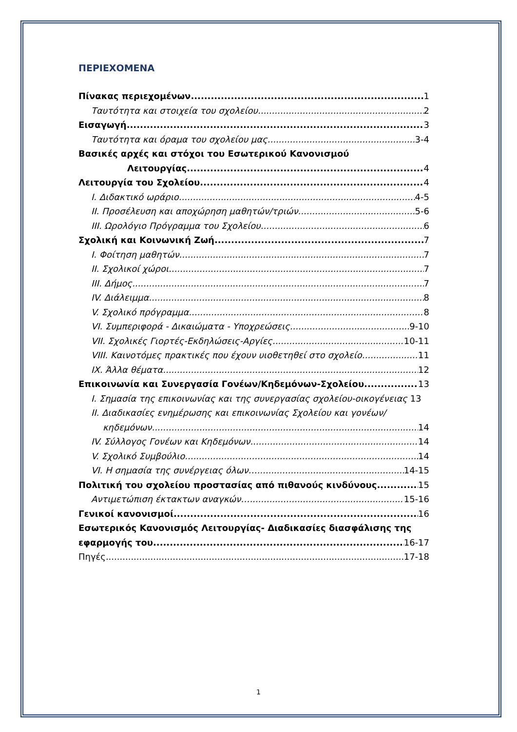ΠΕΡΙΕΧΟΜΕΝΑ
Πίνακας περιεχομένων 1
Ταυτότητα και στοιχεία του σχολείου 2
Εισαγωγή 3
Ταυτότητα και όραμα του σχολείου μας 3-4
Βασικές αρχές και στόχοι του Εσωτερικού Κανονισμού
Λειτουργίας 4
Λειτουργία του Σχολείου 4
I. Διδακτικό ωράριο 4-5
II. Προσέλευση και αποχώρηση μαθητών/τριών 5-6
III. Ωρολόγιο Πρόγραμμα του Σχολείου 6
Σχολική και Κοινωνική Ζωή 7
I. Φοίτηση μαθητών 7
II. Σχολικοί χώροι 7
III. Δήμος 7
IV. Διάλειμμα 8
V. Σχολικό πρόγραμμα 8
VI. Συμπεριφορά - Δικαιώματα - Υποχρεώσεις 9-10
VII. Σχολικές Γιορτές-Εκδηλώσεις-Αργίες 10-11
VIII. Καινοτόμες πρακτικές που έχουν υιοθετηθεί στο σχολείο 11
IX. Άλλα θέματα 12
Επικοινωνία και Συνεργασία Γονέων/Κηδεμόνων-Σχολείου 13
I. Σημασία της επικοινωνίας και της συνεργασίας σχολείου-οικογένειας 13
II. Διαδικασίες ενημέρωσης και επικοινωνίας Σχολείου και γονέων/
κηδεμόνων 14
IV. Σύλλογος Γονέων και Κηδεμόνων 14
V. Σχολικό Συμβούλιο 14
VI. Η σημασία της συνέργειας όλων… 14-15
Πολιτική του σχολείου προστασίας από πιθανούς κινδύνους 15
Αντιμετώπιση έκτακτων αναγκών… 15-16
Γενικοί κανονισμοί 16
Εσωτερικός Κανονισμός Λειτουργίας- Διαδικασίες διασφάλισης της
εφαρμογής του 16-17
Πηγές 17-18
1